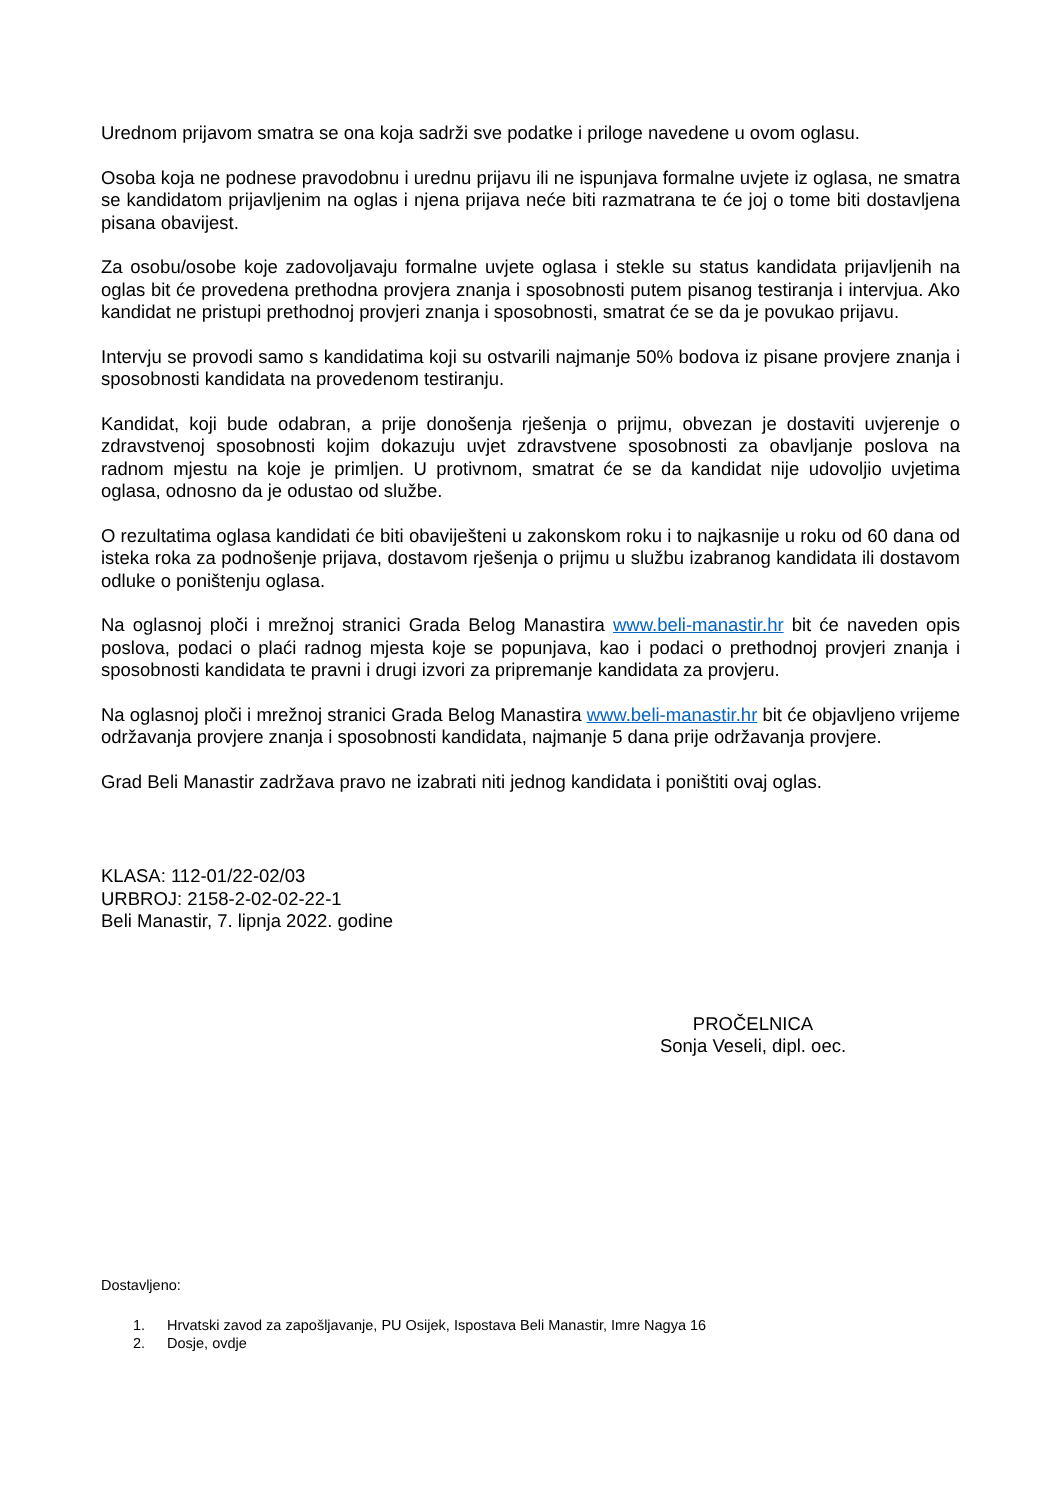Urednom prijavom smatra se ona koja sadrži sve podatke i priloge navedene u ovom oglasu.
Osoba koja ne podnese pravodobnu i urednu prijavu ili ne ispunjava formalne uvjete iz oglasa, ne smatra se kandidatom prijavljenim na oglas i njena prijava neće biti razmatrana te će joj o tome biti dostavljena pisana obavijest.
Za osobu/osobe koje zadovoljavaju formalne uvjete oglasa i stekle su status kandidata prijavljenih na oglas bit će provedena prethodna provjera znanja i sposobnosti putem pisanog testiranja i intervjua. Ako kandidat ne pristupi prethodnoj provjeri znanja i sposobnosti, smatrat će se da je povukao prijavu.
Intervju se provodi samo s kandidatima koji su ostvarili najmanje 50% bodova iz pisane provjere znanja i sposobnosti kandidata na provedenom testiranju.
Kandidat, koji bude odabran, a prije donošenja rješenja o prijmu, obvezan je dostaviti uvjerenje o zdravstvenoj sposobnosti kojim dokazuju uvjet zdravstvene sposobnosti za obavljanje poslova na radnom mjestu na koje je primljen. U protivnom, smatrat će se da kandidat nije udovoljio uvjetima oglasa, odnosno da je odustao od službe.
O rezultatima oglasa kandidati će biti obaviješteni u zakonskom roku i to najkasnije u roku od 60 dana od isteka roka za podnošenje prijava, dostavom rješenja o prijmu u službu izabranog kandidata ili dostavom odluke o poništenju oglasa.
Na oglasnoj ploči i mrežnoj stranici Grada Belog Manastira www.beli-manastir.hr bit će naveden opis poslova, podaci o plaći radnog mjesta koje se popunjava, kao i podaci o prethodnoj provjeri znanja i sposobnosti kandidata te pravni i drugi izvori za pripremanje kandidata za provjeru.
Na oglasnoj ploči i mrežnoj stranici Grada Belog Manastira www.beli-manastir.hr bit će objavljeno vrijeme održavanja provjere znanja i sposobnosti kandidata, najmanje 5 dana prije održavanja provjere.
Grad Beli Manastir zadržava pravo ne izabrati niti jednog kandidata i poništiti ovaj oglas.
KLASA: 112-01/22-02/03
URBROJ: 2158-2-02-02-22-1
Beli Manastir, 7. lipnja 2022. godine
PROČELNICA
Sonja Veseli, dipl. oec.
Dostavljeno:
1. Hrvatski zavod za zapošljavanje, PU Osijek, Ispostava Beli Manastir, Imre Nagya 16
2. Dosje, ovdje